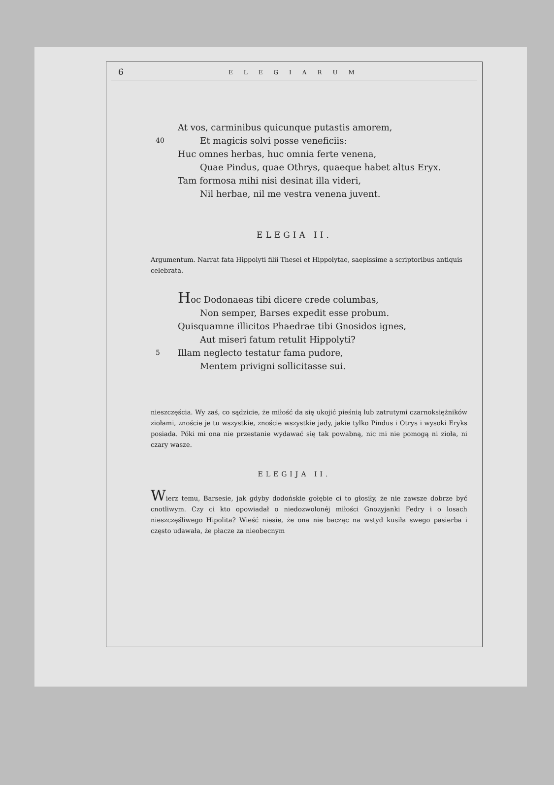6 ELEGIARUM
At vos, carminibus quicunque putastis amorem,
40 Et magicis solvi posse veneficiis:
Huc omnes herbas, huc omnia ferte venena,
Quae Pindus, quae Othrys, quaeque habet altus Eryx.
Tam formosa mihi nisi desinat illa videri,
Nil herbae, nil me vestra venena juvent.
ELEGIA II.
Argumentum. Narrat fata Hippolyti filii Thesei et Hippolytae, saepissime a scriptoribus antiquis celebrata.
Hoc Dodonaeas tibi dicere crede columbas,
Non semper, Barses expedit esse probum.
Quisquamne illicitos Phaedrae tibi Gnosidos ignes,
Aut miseri fatum retulit Hippolyti?
5 Illam neglecto testatur fama pudore,
Mentem privigni sollicitasse sui.
nieszczęścia. Wy zaś, co sądzicie, że miłość da się ukojić pieśnią lub zatrutymi czarnoksiężników ziołami, znoście je tu wszystkie, znoście wszystkie jady, jakie tylko Pindus i Otrys i wysoki Eryks posiada. Póki mi ona nie przestanie wydawać się tak powabną, nic mi nie pomogą ni zioła, ni czary wasze.
ELEGIJA II.
Wierz temu, Barsesie, jak gdyby dodońskie gołębie ci to głosiły, że nie zawsze dobrze być cnotliwym. Czy ci kto opowiadał o niedozwolonéj miłości Gnozyjanki Fedry i o losach nieszczęśliwego Hipolita? Wieść niesie, że ona nie bacząc na wstyd kusiła swego pasierba i często udawała, że płacze za nieobecnym